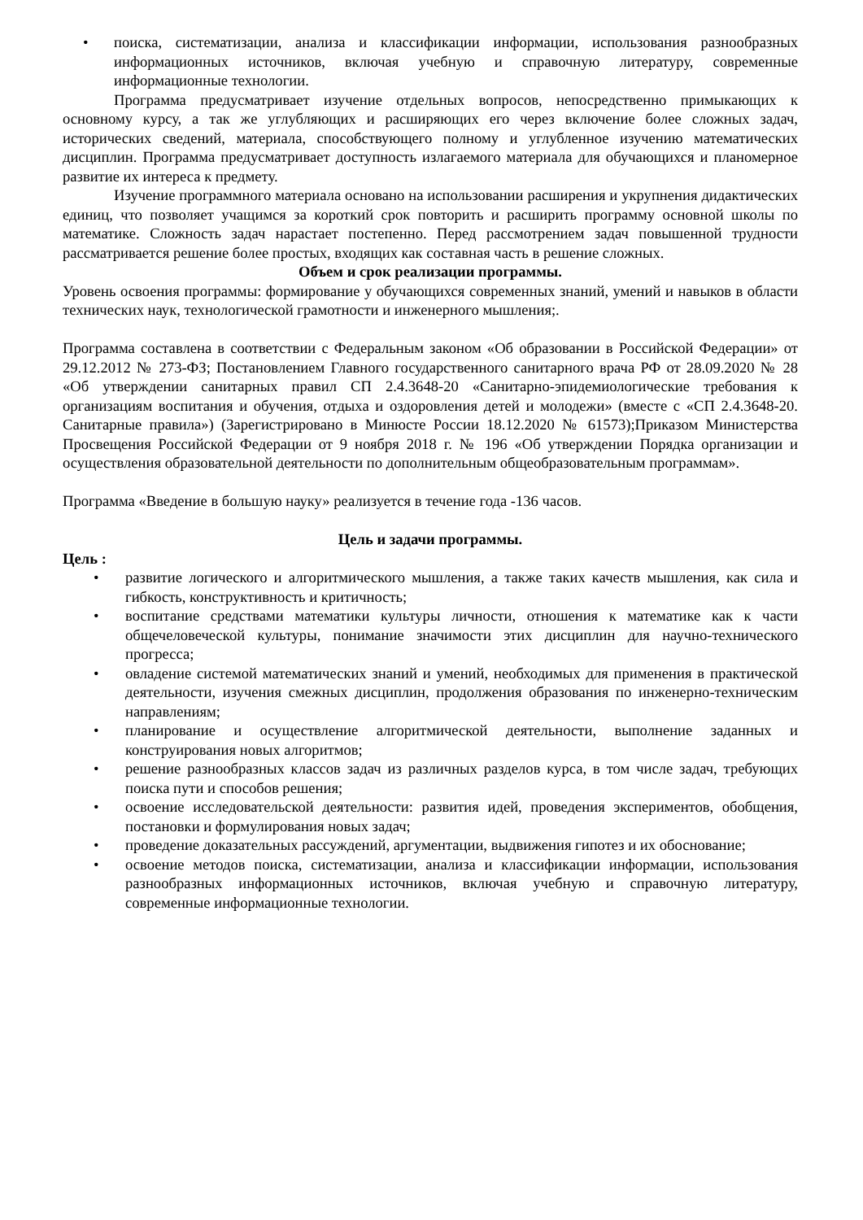• поиска, систематизации, анализа и классификации информации, использования разнообразных информационных источников, включая учебную и справочную литературу, современные информационные технологии.
Программа предусматривает изучение отдельных вопросов, непосредственно примыкающих к основному курсу, а так же углубляющих и расширяющих его через включение более сложных задач, исторических сведений, материала, способствующего полному и углубленное изучению математических дисциплин. Программа предусматривает доступность излагаемого материала для обучающихся и планомерное развитие их интереса к предмету.
Изучение программного материала основано на использовании расширения и укрупнения дидактических единиц, что позволяет учащимся за короткий срок повторить и расширить программу основной школы по математике. Сложность задач нарастает постепенно. Перед рассмотрением задач повышенной трудности рассматривается решение более простых, входящих как составная часть в решение сложных.
Объем и срок реализации программы.
Уровень освоения программы: формирование у обучающихся современных знаний, умений и навыков в области технических наук, технологической грамотности и инженерного мышления;.
Программа составлена в соответствии с Федеральным законом «Об образовании в Российской Федерации» от 29.12.2012 № 273-ФЗ; Постановлением Главного государственного санитарного врача РФ от 28.09.2020 № 28 «Об утверждении санитарных правил СП 2.4.3648-20 «Санитарно-эпидемиологические требования к организациям воспитания и обучения, отдыха и оздоровления детей и молодежи» (вместе с «СП 2.4.3648-20. Санитарные правила») (Зарегистрировано в Минюсте России 18.12.2020 № 61573);Приказом Министерства Просвещения Российской Федерации от 9 ноября 2018 г. № 196 «Об утверждении Порядка организации и осуществления образовательной деятельности по дополнительным общеобразовательным программам».
Программа «Введение в большую науку» реализуется в течение года -136 часов.
Цель и задачи программы.
Цель :
• развитие логического и алгоритмического мышления, а также таких качеств мышления, как сила и гибкость, конструктивность и критичность;
• воспитание средствами математики культуры личности, отношения к математике как к части общечеловеческой культуры, понимание значимости этих дисциплин для научно-технического прогресса;
• овладение системой математических знаний и умений, необходимых для применения в практической деятельности, изучения смежных дисциплин, продолжения образования по инженерно-техническим направлениям;
• планирование и осуществление алгоритмической деятельности, выполнение заданных и конструирования новых алгоритмов;
• решение разнообразных классов задач из различных разделов курса, в том числе задач, требующих поиска пути и способов решения;
• освоение исследовательской деятельности: развития идей, проведения экспериментов, обобщения, постановки и формулирования новых задач;
• проведение доказательных рассуждений, аргументации, выдвижения гипотез и их обоснование;
• освоение методов поиска, систематизации, анализа и классификации информации, использования разнообразных информационных источников, включая учебную и справочную литературу, современные информационные технологии.